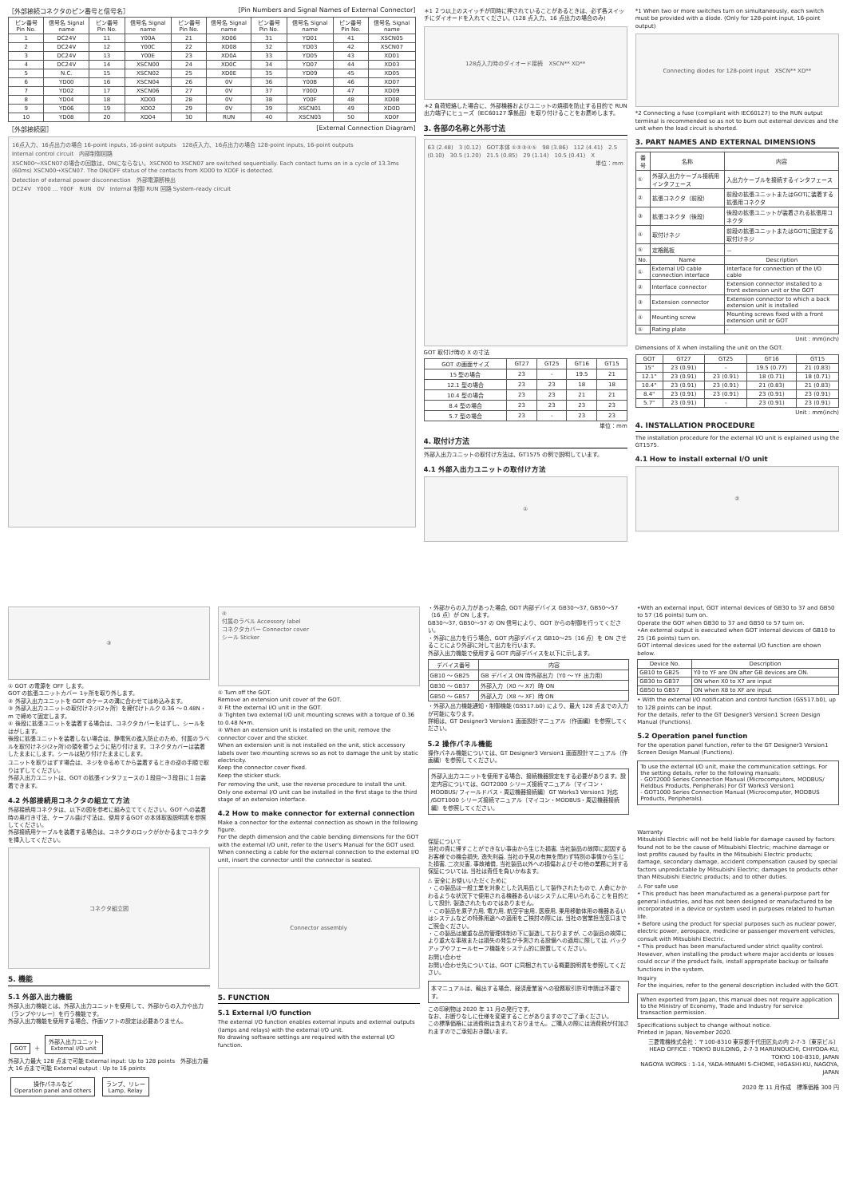［外部接続コネクタのピン番号と信号名］ [Pin Numbers and Signal Names of External Connector]
| ピン番号 Pin No. | 信号名 Signal name | ピン番号 Pin No. | 信号名 Signal name | ピン番号 Pin No. | 信号名 Signal name | ピン番号 Pin No. | 信号名 Signal name | ピン番号 Pin No. | 信号名 Signal name |
| --- | --- | --- | --- | --- | --- | --- | --- | --- | --- |
| 1 | DC24V | 11 | Y00A | 21 | XD06 | 31 | YD01 | 41 | XSCN05 |
| 2 | DC24V | 12 | Y00C | 22 | XD08 | 32 | YD03 | 42 | XSCN07 |
| 3 | DC24V | 13 | Y00E | 23 | XD0A | 33 | YD05 | 43 | XD01 |
| 4 | DC24V | 14 | XSCN00 | 24 | XD0C | 34 | YD07 | 44 | XD03 |
| 5 | N.C. | 15 | XSCN02 | 25 | XD0E | 35 | YD09 | 45 | XD05 |
| 6 | YD00 | 16 | XSCN04 | 26 | 0V | 36 | Y00B | 46 | XD07 |
| 7 | YD02 | 17 | XSCN06 | 27 | 0V | 37 | Y00D | 47 | XD09 |
| 8 | YD04 | 18 | XD00 | 28 | 0V | 38 | Y00F | 48 | XD0B |
| 9 | YD06 | 19 | XD02 | 29 | 0V | 39 | XSCN01 | 49 | XD0D |
| 10 | YD08 | 20 | XD04 | 30 | RUN | 40 | XSCN03 | 50 | XD0F |
［外部接続図］ [External Connection Diagram]
16点入力、16点出力の場合 16-point inputs, 16-point outputs　128点入力、16点出力の場合 128-point inputs, 16-point outputs
Internal control circuit　内部制御回路
XSCN00～XSCN07の場合の回数は、ONにならない。XSCN00 to XSCN07 are switched sequentially. Each contact turns on in a cycle of 13.3ms (60ms) XSCN00→XSCN07. The ON/OFF status of the contacts from XD00 to XD0F is detected.
Detection of external power disconnection　外部電源断検出
DC24V　Y000 … Y00F　RUN　0V　Internal 制御 RUN 回路 System-ready circuit
＊1 ２つ以上のスイッチが同時に押されていることがあるときは、必ず各スイッチにダイオードを入れてください。(128 点入力、16 点出力の場合のみ)
128点入力時のダイオード接続　XSCN** XD**
＊2 負荷短絡した場合に、外部機器およびユニットの焼損を防止する目的で RUN 出力端子にヒューズ（IEC60127 準拠品）を取り付けることをお薦めします。
3. 各部の名称と外形寸法
63 (2.48)　3 (0.12)　GOT本体 ①②③④⑤　98 (3.86)　112 (4.41)　2.5 (0.10)　30.5 (1.20)　21.5 (0.85)　29 (1.14)　10.5 (0.41)　X
単位：mm
GOT 取付け時の X の寸法
| GOT の画面サイズ | GT27 | GT25 | GT16 | GT15 |
| --- | --- | --- | --- | --- |
| 15 型の場合 | 23 | - | 19.5 | 21 |
| 12.1 型の場合 | 23 | 23 | 18 | 18 |
| 10.4 型の場合 | 23 | 23 | 21 | 21 |
| 8.4 型の場合 | 23 | 23 | 23 | 23 |
| 5.7 型の場合 | 23 | - | 23 | 23 |
単位：mm
4. 取付け方法
外部入出力ユニットの取付け方法は、GT1575 の例で説明しています。
4.1 外部入出力ユニットの取付け方法
①
*1 When two or more switches turn on simultaneously, each switch must be provided with a diode. (Only for 128-point input, 16-point output)
Connecting diodes for 128-point input　XSCN** XD**
*2 Connecting a fuse (compliant with IEC60127) to the RUN output terminal is recommended so as not to burn out external devices and the unit when the load circuit is shorted.
3. PART NAMES AND EXTERNAL DIMENSIONS
| 番号 | 名称 | 内容 |
| --- | --- | --- |
| ① | 外部入出力ケーブル接続用インタフェース | 入出力ケーブルを接続するインタフェース |
| ② | 拡張コネクタ（前段） | 前段の拡張ユニットまたはGOTに装着する拡張用コネクタ |
| ③ | 拡張コネクタ（後段） | 後段の拡張ユニットが装着される拡張用コネクタ |
| ④ | 取付けネジ | 前段の拡張ユニットまたはGOTに固定する取付けネジ |
| ⑤ | 定格銘板 | － |
| No. | Name | Description |
| ① | External I/O cable connection interface | Interface for connection of the I/O cable |
| ② | Interface connector | Extension connector installed to a front extension unit or the GOT |
| ③ | Extension connector | Extension connector to which a back extension unit is installed |
| ④ | Mounting screw | Mounting screws fixed with a front extension unit or GOT |
| ⑤ | Rating plate | - |
Unit : mm(inch)
Dimensions of X when installing the unit on the GOT.
| GOT | GT27 | GT25 | GT16 | GT15 |
| --- | --- | --- | --- | --- |
| 15" | 23 (0.91) | - | 19.5 (0.77) | 21 (0.83) |
| 12.1" | 23 (0.91) | 23 (0.91) | 18 (0.71) | 18 (0.71) |
| 10.4" | 23 (0.91) | 23 (0.91) | 21 (0.83) | 21 (0.83) |
| 8.4" | 23 (0.91) | 23 (0.91) | 23 (0.91) | 23 (0.91) |
| 5.7" | 23 (0.91) | - | 23 (0.91) | 23 (0.91) |
Unit : mm(inch)
4. INSTALLATION PROCEDURE
The installation procedure for the external I/O unit is explained using the GT1575.
4.1 How to install external I/O unit
②
③
① GOT の電源を OFF します。
GOT の拡張ユニットカバー 1ヶ所を取り外します。
② 外部入出力ユニットを GOT のケースの溝に合わせてはめ込みます。
③ 外部入出力ユニットの取付けネジ(2ヶ所）を締付けトルク 0.36 ～ 0.48N・m で締めて固定します。
④ 後段に拡張ユニットを装着する場合は、コネクタカバーをはずし、シールをはがします。
後段に拡張ユニットを装着しない場合は、静電気の進入防止のため、付属のラベルを取付けネジ(2ヶ所)の頭を覆うように貼り付けます。コネクタカバーは装着したままにします。シールは貼り付けたままにします。
ユニットを取りはずす場合は、ネジをゆるめてから装着するときの逆の手順で取りはずしてください。
外部入出力ユニットは、GOT の拡張インタフェースの１段目～３段目に１台装着できます。
4.2 外部接続用コネクタの組立て方法
外部接続用コネクタは、以下の図を参考に組み立ててください。GOT への装着時の奥行き寸法、ケーブル曲げ寸法は、使用するGOT の本体取扱説明書を参照してください。
外部接続用ケーブルを装着する場合は、コネクタのロックがかかるまでコネクタを挿入してください。
コネクタ組立図
5. 機能
5.1 外部入出力機能
外部入出力機能とは、外部入出力ユニットを使用して、外部からの入力や出力（ランプやリレー）を行う機能です。
外部入出力機能を使用する場合、作画ソフトの設定は必要ありません。
GOT ＋ 外部入出力ユニット
External I/O unit
外部入力最大 128 点まで可能 External input: Up to 128 points　外部出力最大 16 点まで可能 External output : Up to 16 points
操作パネルなど
Operation panel and others ランプ、リレー
Lamp, Relay
④
付属のラベル Accessory label
コネクタカバー Connector cover
シール Sticker
① Turn off the GOT.
Remove an extension unit cover of the GOT.
② Fit the external I/O unit in the GOT.
③ Tighten two external I/O unit mounting screws with a torque of 0.36 to 0.48 N•m.
④ When an extension unit is installed on the unit, remove the connector cover and the sticker.
When an extension unit is not installed on the unit, stick accessory labels over two mounting screws so as not to damage the unit by static electricity.
Keep the connector cover fixed.
Keep the sticker stuck.
For removing the unit, use the reverse procedure to install the unit.
Only one external I/O unit can be installed in the first stage to the third stage of an extension interface.
4.2 How to make connector for external connection
Make a connector for the external connection as shown in the following figure.
For the depth dimension and the cable bending dimensions for the GOT with the external I/O unit, refer to the User's Manual for the GOT used.
When connecting a cable for the external connection to the external I/O unit, insert the connector until the connector is seated.
Connector assembly
5. FUNCTION
5.1 External I/O function
The external I/O function enables external inputs and external outputs (lamps and relays) with the external I/O unit.
No drawing software settings are required with the external I/O function.
・外部からの入力があった場合, GOT 内部デバイス GB30～37, GB50～57（16 点）が ON します。
GB30～37, GB50～57 の ON 信号により、GOT からの制御を行ってください。
・外部に出力を行う場合、GOT 内部デバイス GB10～25（16 点）を ON させることにより外部に対して出力を行います。
外部入出力機能で使用する GOT 内部デバイスを以下に示します。
| デバイス番号 | 内容 |
| --- | --- |
| GB10 ～ GB25 | GB デバイス ON 時外部出力（Y0 ～ YF 出力用） |
| GB30 ～ GB37 | 外部入力（X0 ～ X7）時 ON |
| GB50 ～ GB57 | 外部入力（X8 ～ XF）時 ON |
・外部入出力機能通知・制御機能 (GS517.b0) により、最大 128 点までの入力が可能になります。
詳細は、GT Designer3 Version1 画面設計マニュアル（作画編）を参照してください。
5.2 操作パネル機能
操作パネル機能については、GT Designer3 Version1 画面設計マニュアル（作画編）を参照してください。
外部入出力ユニットを使用する場合、接続機器設定をする必要があります。設定内容については、GOT2000 シリーズ接続マニュアル（マイコン・MODBUS/ フィールドバス・周辺機器接続編）GT Works3 Version1 対応 /GOT1000 シリーズ接続マニュアル（マイコン・MODBUS・周辺機器接続編）を参照してください。
保証について
当社の責に帰すことができない事由から生じた損害, 当社製品の故障に起因するお客様での機会損失, 逸失利益, 当社の予見の有無を問わず特別の事情から生じた損害, 二次災害, 事故補償, 当社製品以外への損傷およびその他の業務に対する保証については, 当社は責任を負いかねます。
⚠ 安全にお使いいただくために
・この製品は一般工業を対象とした汎用品として製作されたもので, 人命にかかわるような状況下で使用される機器あるいはシステムに用いられることを目的として設計, 製造されたものではありません。
・この製品を原子力用, 電力用, 航空宇宙用, 医療用, 乗用移動体用の機器あるいはシステムなどの特殊用途への適用をご検討の際には, 当社の営業担当窓口までご照会ください。
・この製品は厳重な品質管理体制の下に製造しておりますが, この製品の故障により重大な事故または損失の発生が予測される設備への適用に際しては, バックアップやフェールセーフ機能をシステム的に設置してください。
お問い合わせ
お問い合わせ先については、GOT に同梱されている概要説明書を参照してください。
本マニュアルは、輸出する場合、経済産業省への役務取引許可申請は不要です。
この印刷物は 2020 年 11 月の発行です。
なお、お断りなしに仕様を変更することがありますのでご了承ください。
この標準価格には消費税は含まれておりません。ご購入の際には消費税が付加されますのでご承知おき願います。
•With an external input, GOT internal devices of GB30 to 37 and GB50 to 57 (16 points) turn on.
Operate the GOT when GB30 to 37 and GB50 to 57 turn on.
•An external output is executed when GOT internal devices of GB10 to 25 (16 points) turn on.
GOT internal devices used for the external I/O function are shown below.
| Device No. | Description |
| --- | --- |
| GB10 to GB25 | Y0 to YF are ON after GB devices are ON. |
| GB30 to GB37 | ON when X0 to X7 are input |
| GB50 to GB57 | ON when X8 to XF are input |
• With the external I/O notification and control function (GS517.b0), up to 128 points can be input.
For the details, refer to the GT Designer3 Version1 Screen Design Manual (Functions).
5.2 Operation panel function
For the operation panel function, refer to the GT Designer3 Version1 Screen Design Manual (Functions).
To use the external I/O unit, make the communication settings. For the setting details, refer to the following manuals:
- GOT2000 Series Connection Manual (Microcomputers, MODBUS/ Fieldbus Products, Peripherals) For GT Works3 Version1
- GOT1000 Series Connection Manual (Microcomputer, MODBUS Products, Peripherals).
Warranty
Mitsubishi Electric will not be held liable for damage caused by factors found not to be the cause of Mitsubishi Electric; machine damage or lost profits caused by faults in the Mitsubishi Electric products; damage, secondary damage, accident compensation caused by special factors unpredictable by Mitsubishi Electric; damages to products other than Mitsubishi Electric products; and to other duties.
⚠ For safe use
• This product has been manufactured as a general-purpose part for general industries, and has not been designed or manufactured to be incorporated in a device or system used in purposes related to human life.
• Before using the product for special purposes such as nuclear power, electric power, aerospace, medicine or passenger movement vehicles, consult with Mitsubishi Electric.
• This product has been manufactured under strict quality control. However, when installing the product where major accidents or losses could occur if the product fails, install appropriate backup or failsafe functions in the system.
Inquiry
For the inquiries, refer to the general description included with the GOT.
When exported from Japan, this manual does not require application to the Ministry of Economy, Trade and Industry for service transaction permission.
Specifications subject to change without notice.
Printed in Japan, November 2020.
三菱電機株式会社：〒100-8310 東京都千代田区丸の内 2-7-3（東京ビル）
HEAD OFFICE : TOKYO BUILDING, 2-7-3 MARUNOUCHI, CHIYODA-KU, TOKYO 100-8310, JAPAN
NAGOYA WORKS : 1-14, YADA-MINAMI 5-CHOME, HIGASHI-KU, NAGOYA, JAPAN
2020 年 11 月作成　標準価格 300 円